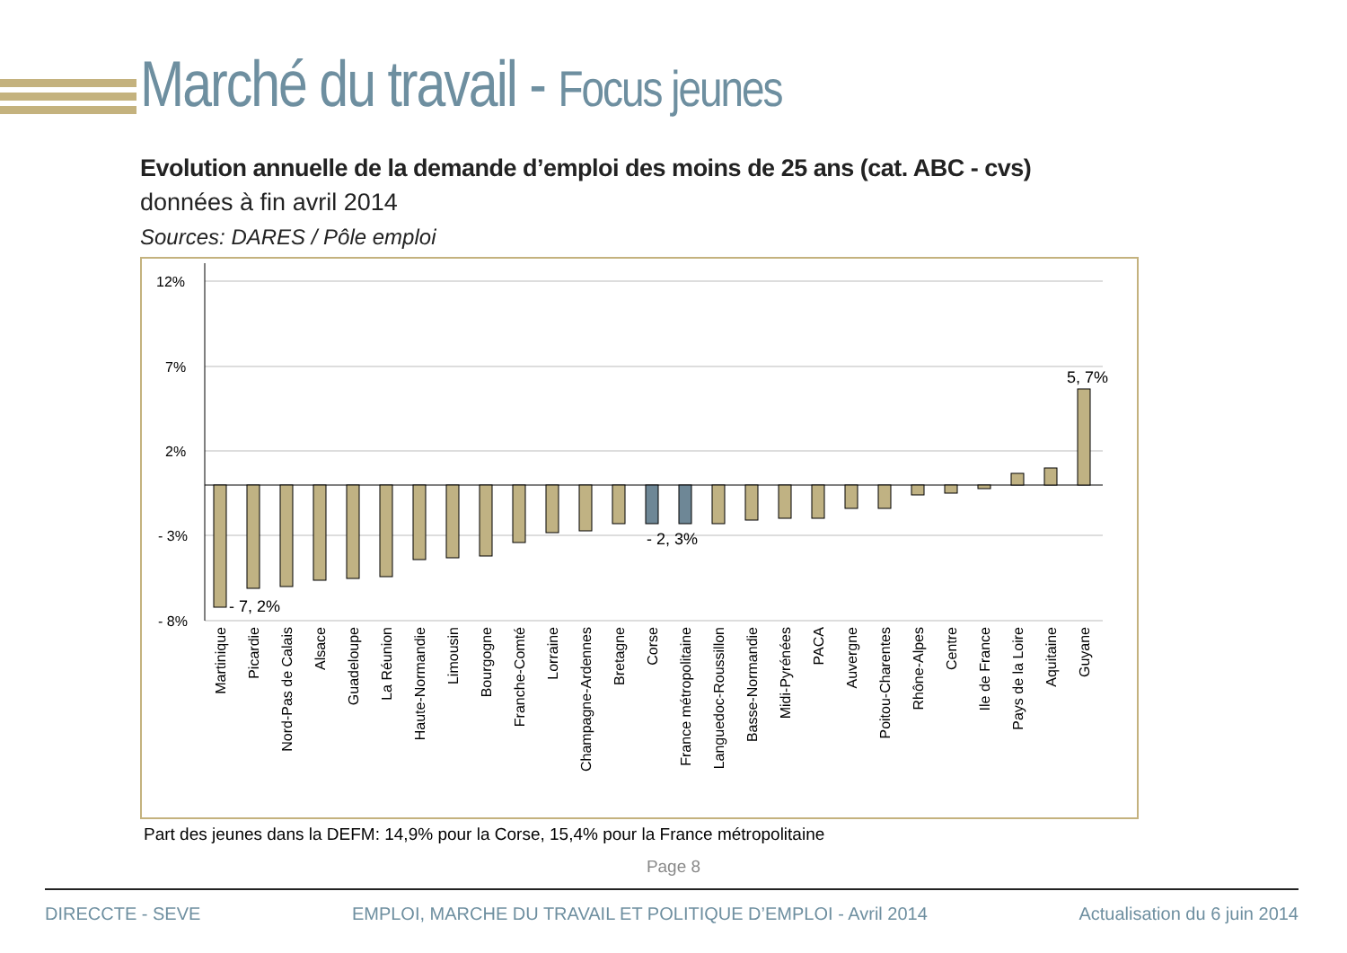Marché du travail - Focus jeunes
Evolution annuelle de la demande d’emploi des moins de 25 ans (cat. ABC - cvs)
données à fin avril 2014
Sources: DARES / Pôle emploi
12%
7%
2%
- 3%
- 8%
- 7, 2%
- 2, 3%
5, 7%
Martinique
Picardie
Nord-Pas de Calais
Alsace
Guadeloupe
La Réunion
Haute-Normandie
Limousin
Bourgogne
Franche-Comté
Lorraine
Champagne-Ardennes
Bretagne
Corse
France métropolitaine
Languedoc-Roussillon
Basse-Normandie
Midi-Pyrénées
PACA
Auvergne
Poitou-Charentes
Rhône-Alpes
Centre
Ile de France
Pays de la Loire
Aquitaine
Guyane
Part des jeunes dans la DEFM: 14,9% pour la Corse, 15,4% pour la France métropolitaine
Page 8
DIRECCTE - SEVE EMPLOI, MARCHE DU TRAVAIL ET POLITIQUE D’EMPLOI - Avril 2014 Actualisation du 6 juin 2014